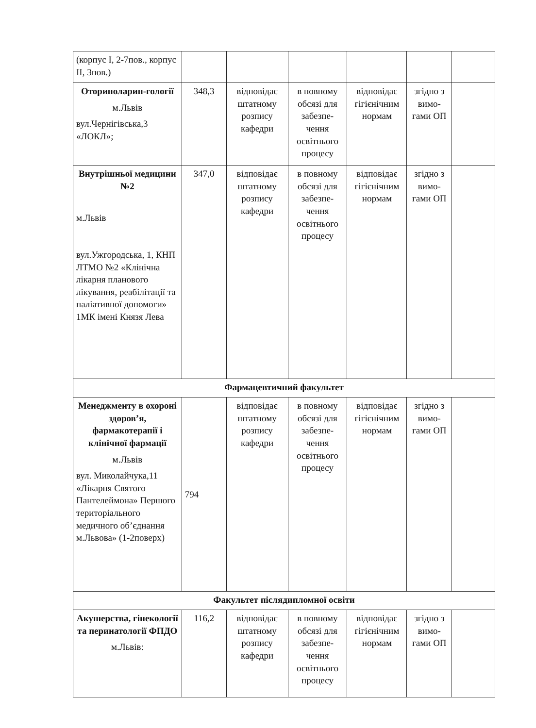| (корпус I, 2-7пов., корпус II, 3пов.) | | | | | | |
| Оториноларин-гології м.Львів вул.Чернігівська,3 «ЛОКЛ»; | 348,3 | відповідає штатному розпису кафедри | в повному обсязі для забезпе-чення освітнього процесу | відповідає гігієнічним нормам | згідно з вимо-гами ОП | |
| Внутрішньої медицини №2 м.Львів вул.Ужгородська, 1, КНП ЛТМО №2 «Клінічна лікарня планового лікування, реабілітації та паліативної допомоги» 1МК імені Князя Лева | 347,0 | відповідає штатному розпису кафедри | в повному обсязі для забезпе-чення освітнього процесу | відповідає гігієнічним нормам | згідно з вимо-гами ОП | |
| Фармацевтичний факультет | | | | | | |
| Менеджменту в охороні здоров’я, фармакотерапії і клінічної фармації м.Львів вул. Миколайчука,11 «Лікарня Святого Пантелеймона» Першого територіального медичного об’єднання м.Львова» (1-2поверх) | 794 | відповідає штатному розпису кафедри | в повному обсязі для забезпе-чення освітнього процесу | відповідає гігієнічним нормам | згідно з вимо-гами ОП | |
| Факультет післядипломної освіти | | | | | | |
| Акушерства, гінекології та перинатології ФПДО м.Львів: | 116,2 | відповідає штатному розпису кафедри | в повному обсязі для забезпе-чення освітнього процесу | відповідає гігієнічним нормам | згідно з вимо-гами ОП | |